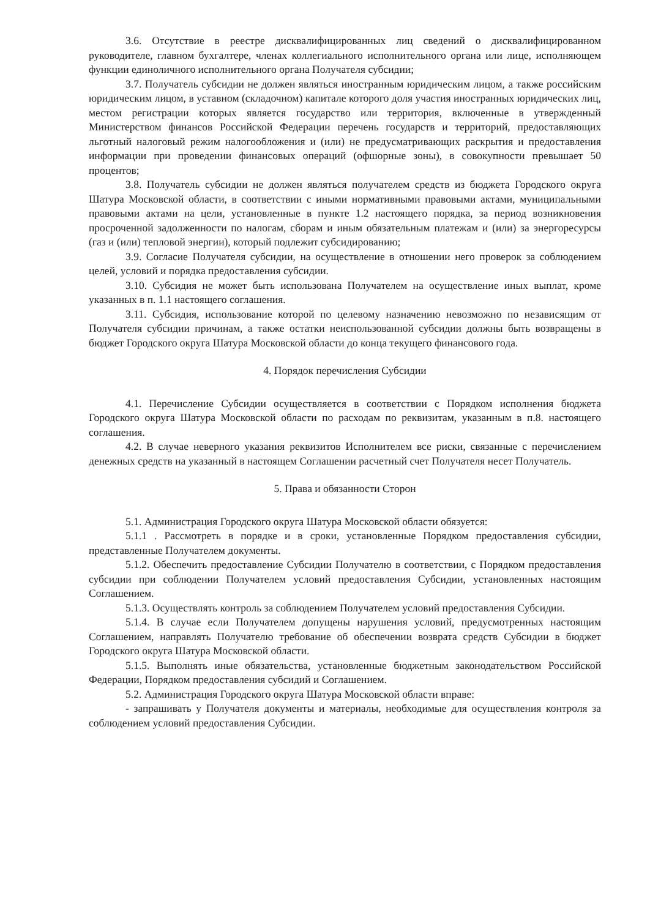3.6. Отсутствие в реестре дисквалифицированных лиц сведений о дисквалифицированном руководителе, главном бухгалтере, членах коллегиального исполнительного органа или лице, исполняющем функции единоличного исполнительного органа Получателя субсидии;
3.7. Получатель субсидии не должен являться иностранным юридическим лицом, а также российским юридическим лицом, в уставном (складочном) капитале которого доля участия иностранных юридических лиц, местом регистрации которых является государство или территория, включенные в утвержденный Министерством финансов Российской Федерации перечень государств и территорий, предоставляющих льготный налоговый режим налогообложения и (или) не предусматривающих раскрытия и предоставления информации при проведении финансовых операций (офшорные зоны), в совокупности превышает 50 процентов;
3.8. Получатель субсидии не должен являться получателем средств из бюджета Городского округа Шатура Московской области, в соответствии с иными нормативными правовыми актами, муниципальными правовыми актами на цели, установленные в пункте 1.2 настоящего порядка, за период возникновения просроченной задолженности по налогам, сборам и иным обязательным платежам и (или) за энергоресурсы (газ и (или) тепловой энергии), который подлежит субсидированию;
3.9. Согласие Получателя субсидии, на осуществление в отношении него проверок за соблюдением целей, условий и порядка предоставления субсидии.
3.10. Субсидия не может быть использована Получателем на осуществление иных выплат, кроме указанных в п. 1.1 настоящего соглашения.
3.11. Субсидия, использование которой по целевому назначению невозможно по независящим от Получателя субсидии причинам, а также остатки неиспользованной субсидии должны быть возвращены в бюджет Городского округа Шатура Московской области до конца текущего финансового года.
4. Порядок перечисления Субсидии
4.1. Перечисление Субсидии осуществляется в соответствии с Порядком исполнения бюджета Городского округа Шатура Московской области по расходам по реквизитам, указанным в п.8. настоящего соглашения.
4.2. В случае неверного указания реквизитов Исполнителем все риски, связанные с перечислением денежных средств на указанный в настоящем Соглашении расчетный счет Получателя несет Получатель.
5. Права и обязанности Сторон
5.1. Администрация Городского округа Шатура Московской области обязуется:
5.1.1 . Рассмотреть в порядке и в сроки, установленные Порядком предоставления субсидии, представленные Получателем документы.
5.1.2. Обеспечить предоставление Субсидии Получателю в соответствии, с Порядком предоставления субсидии при соблюдении Получателем условий предоставления Субсидии, установленных настоящим Соглашением.
5.1.3. Осуществлять контроль за соблюдением Получателем условий предоставления Субсидии.
5.1.4. В случае если Получателем допущены нарушения условий, предусмотренных настоящим Соглашением, направлять Получателю требование об обеспечении возврата средств Субсидии в бюджет Городского округа Шатура Московской области.
5.1.5. Выполнять иные обязательства, установленные бюджетным законодательством Российской Федерации, Порядком предоставления субсидий и Соглашением.
5.2. Администрация Городского округа Шатура Московской области вправе:
- запрашивать у Получателя документы и материалы, необходимые для осуществления контроля за соблюдением условий предоставления Субсидии.